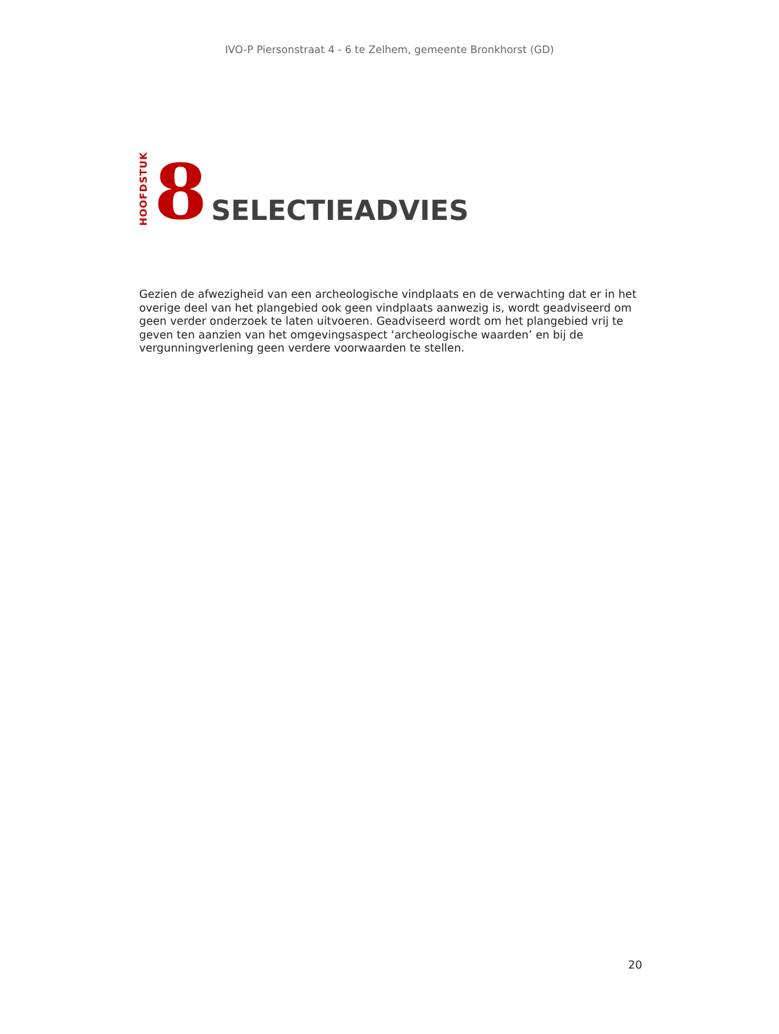IVO-P Piersonstraat 4 - 6 te Zelhem, gemeente Bronkhorst (GD)
HOOFDSTUK
8
SELECTIEADVIES
Gezien de afwezigheid van een archeologische vindplaats en de verwachting dat er in het overige deel van het plangebied ook geen vindplaats aanwezig is, wordt geadviseerd om geen verder onderzoek te laten uitvoeren. Geadviseerd wordt om het plangebied vrij te geven ten aanzien van het omgevingsaspect ‘archeologische waarden’ en bij de vergunningverlening geen verdere voorwaarden te stellen.
20